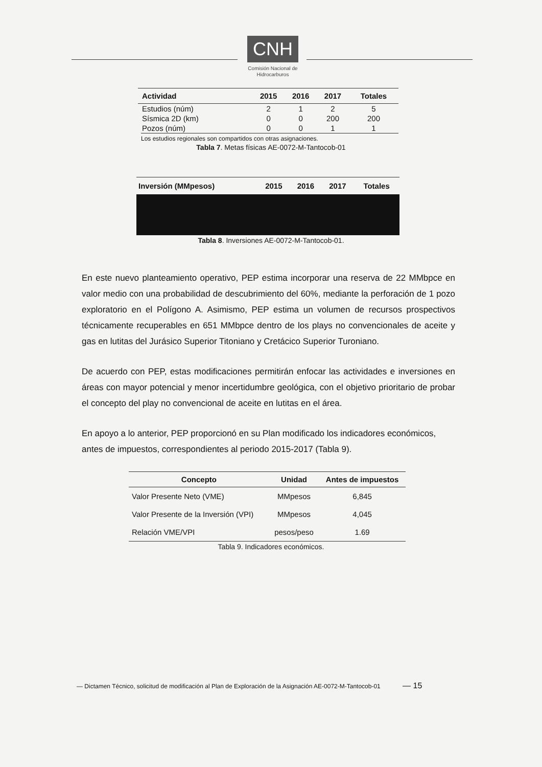CNH
Comisión Nacional de Hidrocarburos
| Actividad | 2015 | 2016 | 2017 | Totales |
| --- | --- | --- | --- | --- |
| Estudios (núm) | 2 | 1 | 2 | 5 |
| Sísmica 2D (km) | 0 | 0 | 200 | 200 |
| Pozos (núm) | 0 | 0 | 1 | 1 |
Los estudios regionales son compartidos con otras asignaciones.
Tabla 7. Metas físicas AE-0072-M-Tantocob-01
| Inversión (MMpesos) | 2015 | 2016 | 2017 | Totales |
| --- | --- | --- | --- | --- |
Tabla 8. Inversiones AE-0072-M-Tantocob-01.
En este nuevo planteamiento operativo, PEP estima incorporar una reserva de 22 MMbpce en valor medio con una probabilidad de descubrimiento del 60%, mediante la perforación de 1 pozo exploratorio en el Polígono A. Asimismo, PEP estima un volumen de recursos prospectivos técnicamente recuperables en 651 MMbpce dentro de los plays no convencionales de aceite y gas en lutitas del Jurásico Superior Titoniano y Cretácico Superior Turoniano.
De acuerdo con PEP, estas modificaciones permitirán enfocar las actividades e inversiones en áreas con mayor potencial y menor incertidumbre geológica, con el objetivo prioritario de probar el concepto del play no convencional de aceite en lutitas en el área.
En apoyo a lo anterior, PEP proporcionó en su Plan modificado los indicadores económicos, antes de impuestos, correspondientes al periodo 2015-2017 (Tabla 9).
| Concepto | Unidad | Antes de impuestos |
| --- | --- | --- |
| Valor Presente Neto (VME) | MMpesos | 6,845 |
| Valor Presente de la Inversión (VPI) | MMpesos | 4,045 |
| Relación VME/VPI | pesos/peso | 1.69 |
Tabla 9. Indicadores económicos.
— Dictamen Técnico, solicitud de modificación al Plan de Exploración de la Asignación AE-0072-M-Tantocob-01 — 15